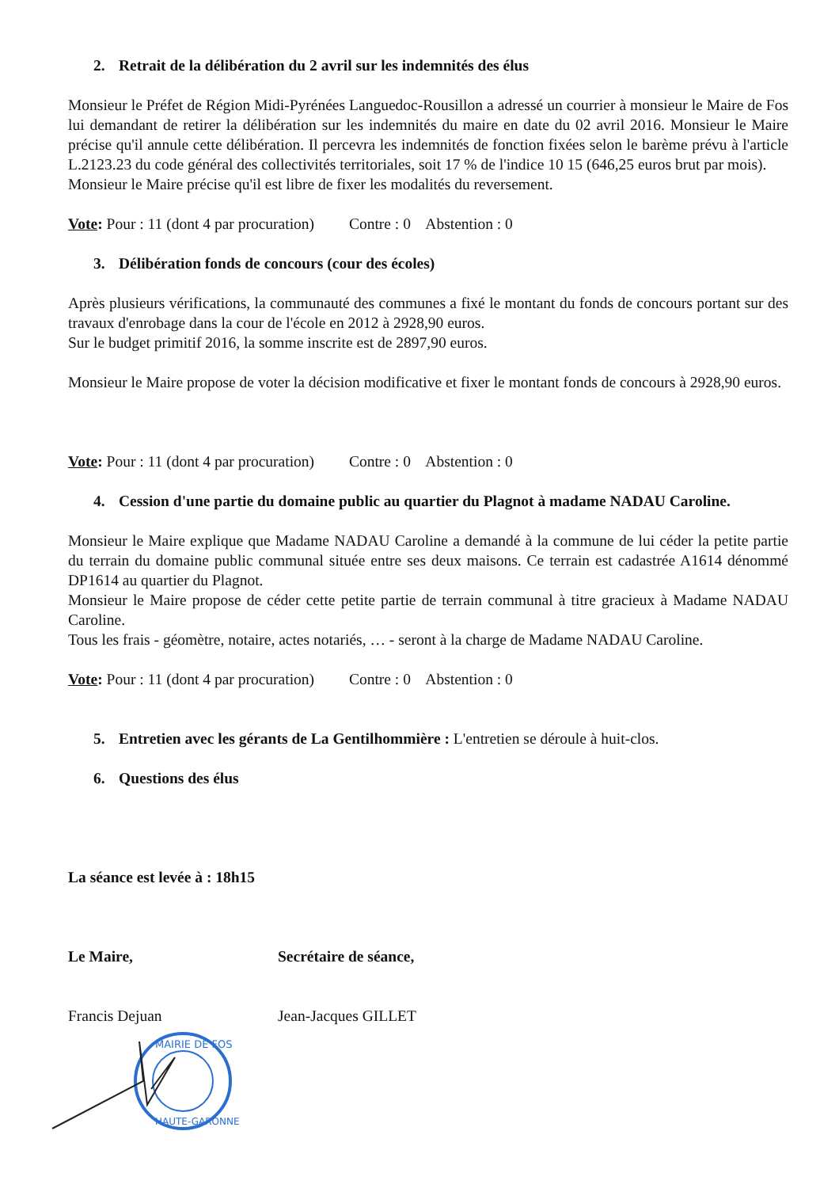2. Retrait de la délibération du 2 avril sur les indemnités des élus
Monsieur le Préfet de Région Midi-Pyrénées Languedoc-Rousillon a adressé un courrier à monsieur le Maire de Fos lui demandant de retirer la délibération sur les indemnités du maire en date du 02 avril 2016. Monsieur le Maire précise qu'il annule cette délibération. Il percevra les indemnités de fonction fixées selon le barème prévu à l'article L.2123.23 du code général des collectivités territoriales, soit 17 % de l'indice 10 15 (646,25 euros brut par mois).
Monsieur le Maire précise qu'il est libre de fixer les modalités du reversement.
Vote: Pour : 11 (dont 4 par procuration) Contre : 0 Abstention : 0
3. Délibération fonds de concours (cour des écoles)
Après plusieurs vérifications, la communauté des communes a fixé le montant du fonds de concours portant sur des travaux d'enrobage dans la cour de l'école en 2012 à 2928,90 euros.
Sur le budget primitif 2016, la somme inscrite est de 2897,90 euros.
Monsieur le Maire propose de voter la décision modificative et fixer le montant fonds de concours à 2928,90 euros.
Vote: Pour : 11 (dont 4 par procuration) Contre : 0 Abstention : 0
4. Cession d'une partie du domaine public au quartier du Plagnot à madame NADAU Caroline.
Monsieur le Maire explique que Madame NADAU Caroline a demandé à la commune de lui céder la petite partie du terrain du domaine public communal située entre ses deux maisons. Ce terrain est cadastrée A1614 dénommé DP1614 au quartier du Plagnot.
Monsieur le Maire propose de céder cette petite partie de terrain communal à titre gracieux à Madame NADAU Caroline.
Tous les frais - géomètre, notaire, actes notariés, … - seront à la charge de Madame NADAU Caroline.
Vote: Pour : 11 (dont 4 par procuration) Contre : 0 Abstention : 0
5. Entretien avec les gérants de La Gentilhommière : L'entretien se déroule à huit-clos.
6. Questions des élus
La séance est levée à : 18h15
Le Maire, Secrétaire de séance,
Francis Dejuan Jean-Jacques GILLET
MAIRIE DE FOS
HAUTE-GARONNE